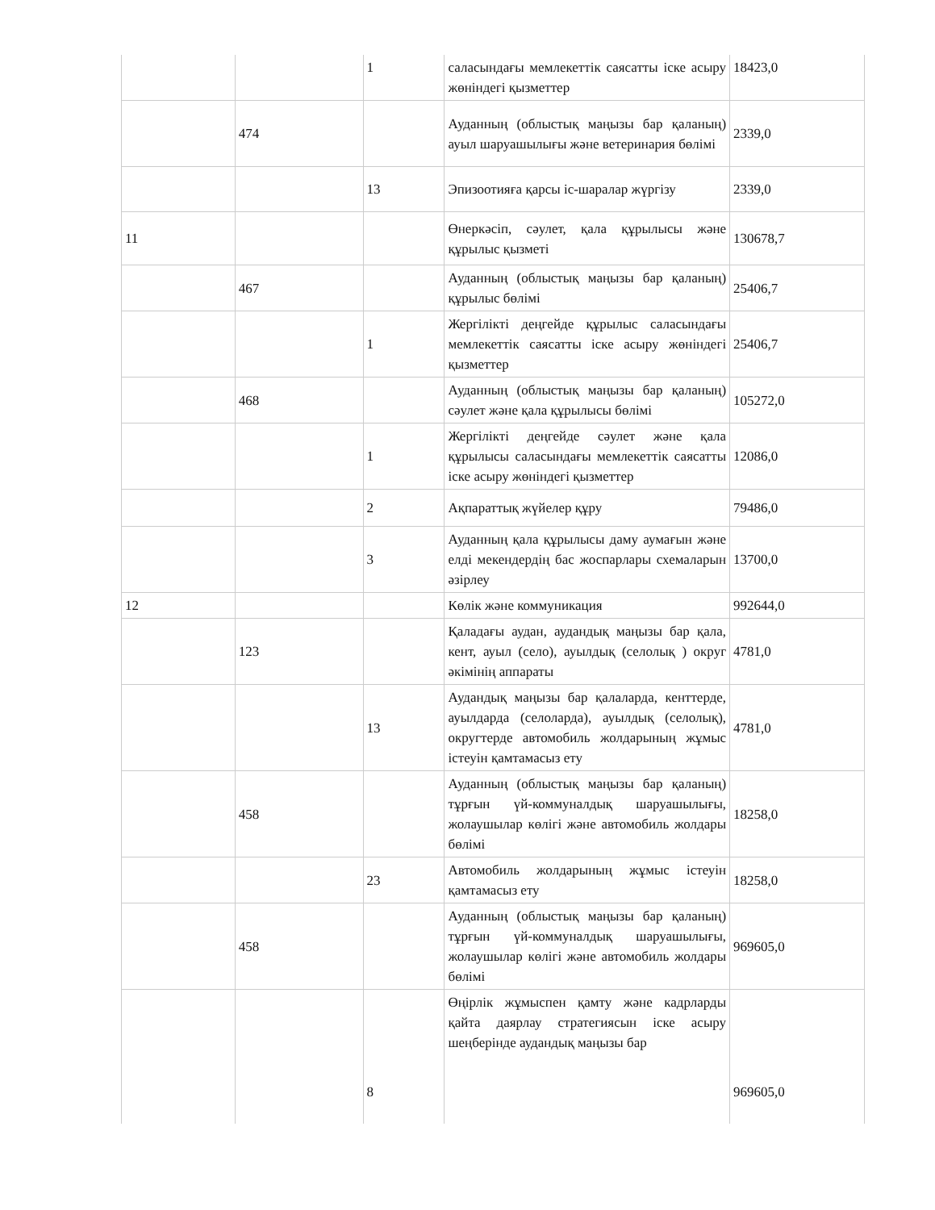| | | 1 | саласындағы мемлекеттік саясатты іске асыру жөніндегі қызметтер | 18423,0 |
| | 474 | | Ауданның (облыстық маңызы бар қаланың) ауыл шаруашылығы және ветеринария бөлімі | 2339,0 |
| | | 13 | Эпизоотияға қарсы іс-шаралар жүргізу | 2339,0 |
| 11 | | | Өнеркәсіп, сәулет, қала құрылысы және құрылыс қызметі | 130678,7 |
| | 467 | | Ауданның (облыстық маңызы бар қаланың) құрылыс бөлімі | 25406,7 |
| | | 1 | Жергілікті деңгейде құрылыс саласындағы мемлекеттік саясатты іске асыру жөніндегі қызметтер | 25406,7 |
| | 468 | | Ауданның (облыстық маңызы бар қаланың) сәулет және қала құрылысы бөлімі | 105272,0 |
| | | 1 | Жергілікті деңгейде сәулет және қала құрылысы саласындағы мемлекеттік саясатты іске асыру жөніндегі қызметтер | 12086,0 |
| | | 2 | Ақпараттық жүйелер құру | 79486,0 |
| | | 3 | Ауданның қала құрылысы даму аумағын және елді мекендердің бас жоспарлары схемаларын әзірлеу | 13700,0 |
| 12 | | | Көлік және коммуникация | 992644,0 |
| | 123 | | Қаладағы аудан, аудандық маңызы бар қала, кент, ауыл (село), ауылдық (селолық ) округ әкімінің аппараты | 4781,0 |
| | | 13 | Аудандық маңызы бар қалаларда, кенттерде, ауылдарда (селоларда), ауылдық (селолық), округтерде автомобиль жолдарының жұмыс істеуін қамтамасыз ету | 4781,0 |
| | 458 | | Ауданның (облыстық маңызы бар қаланың) тұрғын үй-коммуналдық шаруашылығы, жолаушылар көлігі және автомобиль жолдары бөлімі | 18258,0 |
| | | 23 | Автомобиль жолдарының жұмыс істеуін қамтамасыз ету | 18258,0 |
| | 458 | | Ауданның (облыстық маңызы бар қаланың) тұрғын үй-коммуналдық шаруашылығы, жолаушылар көлігі және автомобиль жолдары бөлімі | 969605,0 |
| | | 8 | Өңірлік жұмыспен қамту және кадрларды қайта даярлау стратегиясын іске асыру шеңберінде аудандық маңызы бар | 969605,0 |